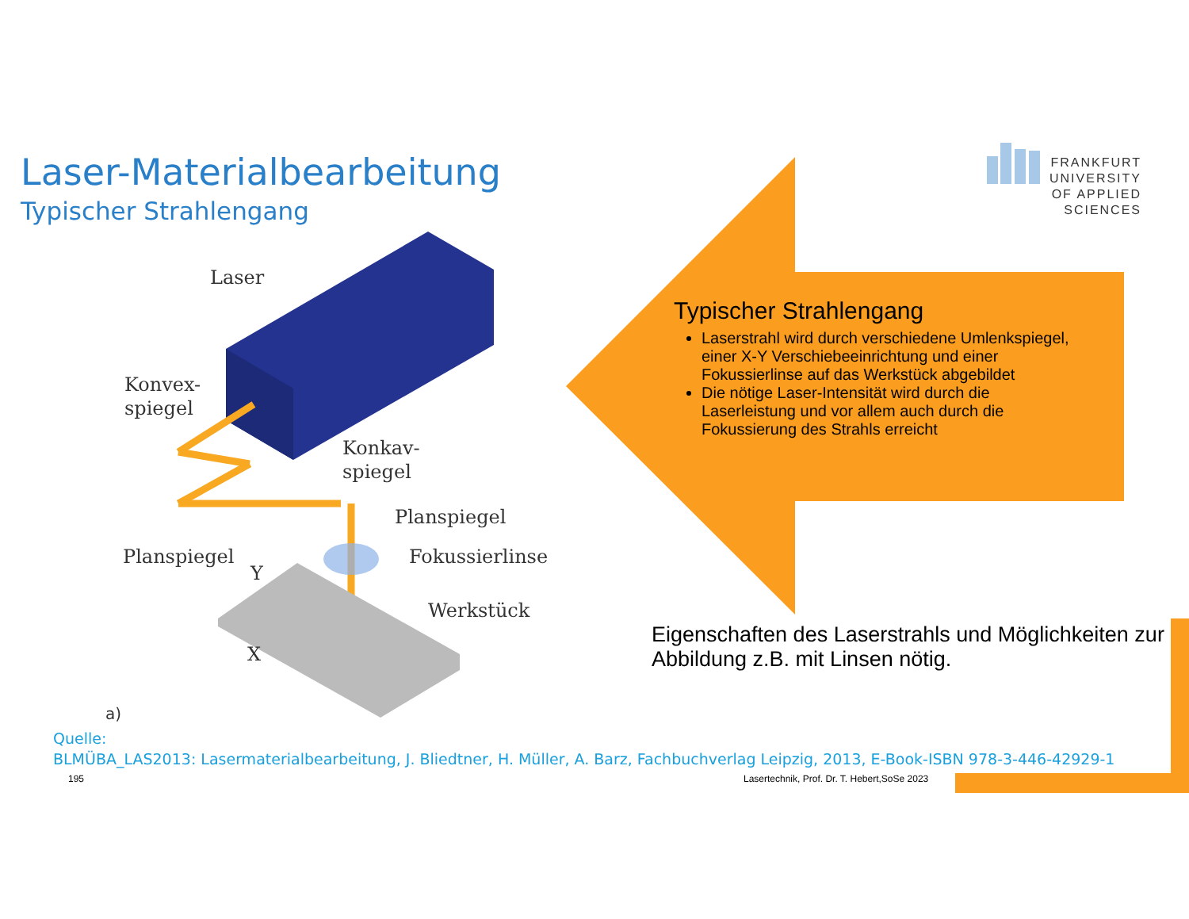Laser-Materialbearbeitung
Typischer Strahlengang
FRANKFURT
UNIVERSITY
OF APPLIED SCIENCES
Laser
Konvex-
spiegel
Konkav-
spiegel
Planspiegel
Planspiegel Fokussierlinse
Y
Werkstück
X
a)
Typischer Strahlengang
Laserstrahl wird durch verschiedene Umlenkspiegel, einer X-Y Verschiebeeinrichtung und einer Fokussierlinse auf das Werkstück abgebildet
Die nötige Laser-Intensität wird durch die Laserleistung und vor allem auch durch die Fokussierung des Strahls erreicht
Eigenschaften des Laserstrahls und Möglichkeiten zur Abbildung z.B. mit Linsen nötig.
Quelle:
BLMÜBA_LAS2013: Lasermaterialbearbeitung, J. Bliedtner, H. Müller, A. Barz, Fachbuchverlag Leipzig, 2013, E-Book-ISBN 978-3-446-42929-1
195
Lasertechnik, Prof. Dr. T. Hebert,SoSe 2023